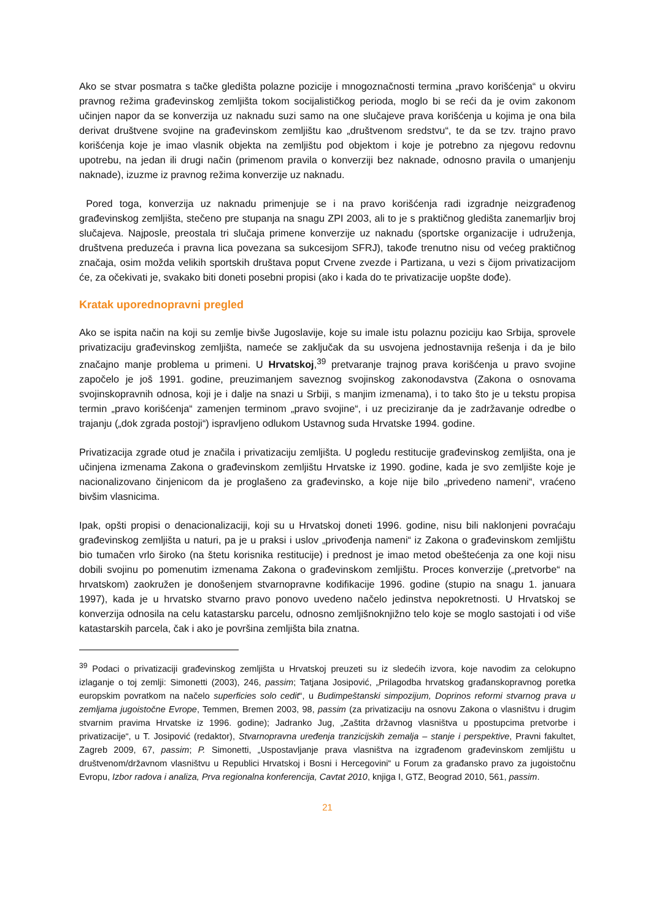Ako se stvar posmatra s tačke gledišta polazne pozicije i mnogoznačnosti termina „pravo korišćenja“ u okviru pravnog režima građevinskog zemljišta tokom socijalističkog perioda, moglo bi se reći da je ovim zakonom učinjen napor da se konverzija uz naknadu suzi samo na one slučajeve prava korišćenja u kojima je ona bila derivat društvene svojine na građevinskom zemljištu kao „društvenom sredstvu“, te da se tzv. trajno pravo korišćenja koje je imao vlasnik objekta na zemljištu pod objektom i koje je potrebno za njegovu redovnu upotrebu, na jedan ili drugi način (primenom pravila o konverziji bez naknade, odnosno pravila o umanjenju naknade), izuzme iz pravnog režima konverzije uz naknadu.
Pored toga, konverzija uz naknadu primenjuje se i na pravo korišćenja radi izgradnje neizgrađenog građevinskog zemljišta, stečeno pre stupanja na snagu ZPI 2003, ali to je s praktičnog gledišta zanemarljiv broj slučajeva. Najposle, preostala tri slučaja primene konverzije uz naknadu (sportske organizacije i udruženja, društvena preduzeća i pravna lica povezana sa sukcesijom SFRJ), takođe trenutno nisu od većeg praktičnog značaja, osim možda velikih sportskih društava poput Crvene zvezde i Partizana, u vezi s čijom privatizacijom će, za očekivati je, svakako biti doneti posebni propisi (ako i kada do te privatizacije uopšte dođe).
Kratak uporednopravni pregled
Ako se ispita način na koji su zemlje bivše Jugoslavije, koje su imale istu polaznu poziciju kao Srbija, sprovele privatizaciju građevinskog zemljišta, nameće se zaključak da su usvojena jednostavnija rešenja i da je bilo značajno manje problema u primeni. U Hrvatskoj,<sup>39</sup> pretvaranje trajnog prava korišćenja u pravo svojine započelo je još 1991. godine, preuzimanjem saveznog svojinskog zakonodavstva (Zakona o osnovama svojinskopravnih odnosa, koji je i dalje na snazi u Srbiji, s manjim izmenama), i to tako što je u tekstu propisa termin „pravo korišćenja“ zamenjen terminom „pravo svojine“, i uz preciziranje da je zadržavanje odredbe o trajanju („dok zgrada postoji“) ispravljeno odlukom Ustavnog suda Hrvatske 1994. godine.
Privatizacija zgrade otud je značila i privatizaciju zemljišta. U pogledu restitucije građevinskog zemljišta, ona je učinjena izmenama Zakona o građevinskom zemljištu Hrvatske iz 1990. godine, kada je svo zemljište koje je nacionalizovano činjenicom da je proglašeno za građevinsko, a koje nije bilo „privedeno nameni“, vraćeno bivšim vlasnicima.
Ipak, opšti propisi o denacionalizaciji, koji su u Hrvatskoj doneti 1996. godine, nisu bili naklonjeni povraćaju građevinskog zemljišta u naturi, pa je u praksi i uslov „privođenja nameni“ iz Zakona o građevinskom zemljištu bio tumačen vrlo široko (na štetu korisnika restitucije) i prednost je imao metod obeštećenja za one koji nisu dobili svojinu po pomenutim izmenama Zakona o građevinskom zemljištu. Proces konverzije („pretvorbe“ na hrvatskom) zaokružen je donošenjem stvarnopravne kodifikacije 1996. godine (stupio na snagu 1. januara 1997), kada je u hrvatsko stvarno pravo ponovo uvedeno načelo jedinstva nepokretnosti. U Hrvatskoj se konverzija odnosila na celu katastarsku parcelu, odnosno zemljišnoknjižno telo koje se moglo sastojati i od više katastarskih parcela, čak i ako je površina zemljišta bila znatna.
<sup>39</sup> Podaci o privatizaciji građevinskog zemljišta u Hrvatskoj preuzeti su iz sledećih izvora, koje navodim za celokupno izlaganje o toj zemlji: Simonetti (2003), 246, passim; Tatjana Josipović, „Prilagodba hrvatskog građanskopravnog poretka europskim povratkom na načelo superficies solo cedit“, u Budimpeštanski simpozijum, Doprinos reformi stvarnog prava u zemljama jugoistočne Evrope, Temmen, Bremen 2003, 98, passim (za privatizaciju na osnovu Zakona o vlasništvu i drugim stvarnim pravima Hrvatske iz 1996. godine); Jadranko Jug, „Zaštita državnog vlasništva u ppostupcima pretvorbe i privatizacije“, u T. Josipović (redaktor), Stvarnopravna uređenja tranzicijskih zemalja – stanje i perspektive, Pravni fakultet, Zagreb 2009, 67, passim; P. Simonetti, „Uspostavljanje prava vlasništva na izgrađenom građevinskom zemljištu u društvenom/državnom vlasništvu u Republici Hrvatskoj i Bosni i Hercegovini“ u Forum za građansko pravo za jugoistočnu Evropu, Izbor radova i analiza, Prva regionalna konferencija, Cavtat 2010, knjiga I, GTZ, Beograd 2010, 561, passim.
21